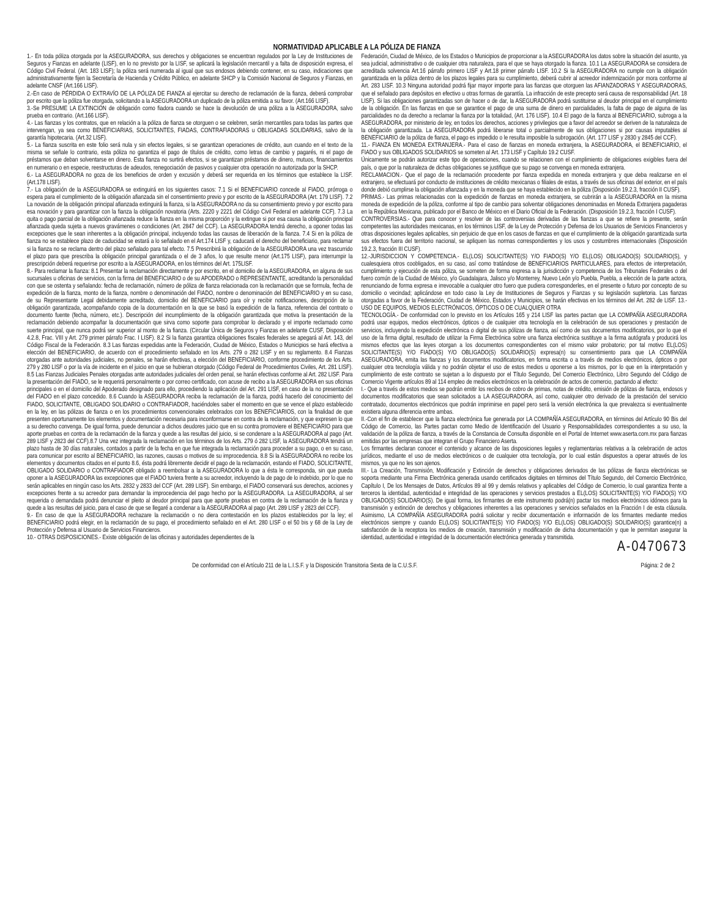NORMATIVIDAD APLICABLE A LA PÓLIZA DE FIANZA
1.- En toda póliza otorgada por la ASEGURADORA, sus derechos y obligaciones se encuentran regulados por la Ley de Instituciones de Seguros y Fianzas en adelante (LISF), en lo no previsto por la LISF, se aplicará la legislación mercantil y a falta de disposición expresa, el Código Civil Federal. (Art. 183 LISF); la póliza será numerada al igual que sus endosos debiendo contener, en su caso, indicaciones que administrativamente fijen la Secretaría de Hacienda y Crédito Público, en adelante SHCP y la Comisión Nacional de Seguros y Fianzas, en adelante CNSF (Art.166 LISF).
2.-En caso de PÉRDIDA O EXTRAVÍO DE LA PÓLIZA DE FIANZA al ejercitar su derecho de reclamación de la fianza, deberá comprobar por escrito que la póliza fue otorgada, solicitando a la ASEGURADORA un duplicado de la póliza emitida a su favor. (Art.166 LISF).
3.-Se PRESUME LA EXTINCIÓN de obligación como fiadora cuando se hace la devolución de una póliza a la ASEGURADORA, salvo prueba en contrario. (Art.166 LISF).
4.- Las fianzas y los contratos, que en relación a la póliza de fianza se otorguen o se celebren, serán mercantiles para todas las partes que intervengan, ya sea como BENEFICIARIAS, SOLICITANTES, FIADAS, CONTRAFIADORAS u OBLIGADAS SOLIDARIAS, salvo de la garantía hipotecaria. (Art.32 LISF).
5.- La fianza suscrita en este folio será nula y sin efectos legales, si se garantizan operaciones de crédito, aun cuando en el texto de la misma se señale lo contrario, esta póliza no garantiza el pago de títulos de crédito, como letras de cambio y pagarés, ni el pago de préstamos que deban solventarse en dinero. Esta fianza no surtirá efectos, si se garantizan préstamos de dinero, mutuos, financiamientos en numerario o en especie, reestructuras de adeudos, renegociación de pasivos y cualquier otra operación no autorizada por la SHCP.
6.- La ASEGURADORA no goza de los beneficios de orden y excusión y deberá ser requerida en los términos que establece la LISF. (Art.178 LISF).
7.- La obligación de la ASEGURADORA se extinguirá en los siguientes casos: 7.1 Si el BENEFICIARIO concede al FIADO, prórroga o espera para el cumplimiento de la obligación afianzada sin el consentimiento previo y por escrito de la ASEGURADORA (Art. 179 LISF). 7.2 La novación de la obligación principal afianzada extinguirá la fianza, si la ASEGURADORA no da su consentimiento previo y por escrito para esa novación y para garantizar con la fianza la obligación novatoria (Arts. 2220 y 2221 del Código Civil Federal en adelante CCF). 7.3 La quita o pago parcial de la obligación afianzada reduce la fianza en la misma proporción y la extingue si por esa causa la obligación principal afianzada queda sujeta a nuevos gravámenes o condiciones (Art. 2847 del CCF). La ASEGURADORA tendrá derecho, a oponer todas las excepciones que le sean inherentes a la obligación principal, incluyendo todas las causas de liberación de la fianza. 7.4 Si en la póliza de fianza no se establece plazo de caducidad se estará a lo señalado en el Art.174 LISF y, caducará el derecho del beneficiario, para reclamar si la fianza no se reclama dentro del plazo señalado para tal efecto. 7.5 Prescribirá la obligación de la ASEGURADORA una vez trascurrido el plazo para que prescriba la obligación principal garantizada o el de 3 años, lo que resulte menor (Art.175 LISF), para interrumpir la prescripción deberá requerirse por escrito a la ASEGURADORA, en los términos del Art. 175LISF.
8.- Para reclamar la fianza: 8.1 Presentar la reclamación directamente y por escrito, en el domicilio de la ASEGURADORA, en alguna de sus sucursales u oficinas de servicios, con la firma del BENEFICIARIO o de su APODERADO o REPRESENTANTE, acreditando la personalidad con que se ostenta y señalando: fecha de reclamación, número de póliza de fianza relacionada con la reclamación que se formula, fecha de expedición de la fianza, monto de la fianza, nombre o denominación del FIADO, nombre o denominación del BENEFICIARIO y en su caso, de su Representante Legal debidamente acreditado, domicilio del BENEFICIARIO para oír y recibir notificaciones, descripción de la obligación garantizada, acompañando copia de la documentación en la que se basó la expedición de la fianza, referencia del contrato o documento fuente (fecha, número, etc.). Descripción del incumplimiento de la obligación garantizada que motiva la presentación de la reclamación debiendo acompañar la documentación que sirva como soporte para comprobar lo declarado y el importe reclamado como suerte principal, que nunca podrá ser superior al monto de la fianza. (Circular Única de Seguros y Fianzas en adelante CUSF, Disposición 4.2.8, Frac. VIII y Art. 279 primer párrafo Frac. I LISF). 8.2 Si la fianza garantiza obligaciones fiscales federales se apegará al Art. 143, del Código Fiscal de la Federación. 8.3 Las fianzas expedidas ante la Federación, Ciudad de México, Estados o Municipios se hará efectiva a elección del BENEFICIARIO, de acuerdo con el procedimiento señalado en los Arts. 279 o 282 LISF y en su reglamento. 8.4 Fianzas otorgadas ante autoridades judiciales, no penales, se harán efectivas, a elección del BENEFICIARIO, conforme procedimiento de los Arts. 279 y 280 LISF o por la vía de incidente en el juicio en que se hubieran otorgado (Código Federal de Procedimientos Civiles, Art. 281 LISF). 8.5 Las Fianzas Judiciales Penales otorgadas ante autoridades judiciales del orden penal, se harán efectivas conforme al Art. 282 LISF. Para la presentación del FIADO, se le requerirá personalmente o por correo certificado, con acuse de recibo a la ASEGURADORA en sus oficinas principales o en el domicilio del Apoderado designado para ello, procediendo la aplicación del Art. 291 LISF, en caso de la no presentación del FIADO en el plazo concedido. 8.6 Cuando la ASEGURADORA reciba la reclamación de la fianza, podrá hacerlo del conocimiento del FIADO, SOLICITANTE, OBLIGADO SOLIDARIO o CONTRAFIADOR, haciéndoles saber el momento en que se vence el plazo establecido en la ley, en las pólizas de fianza o en los procedimientos convencionales celebrados con los BENEFICIARIOS, con la finalidad de que presenten oportunamente los elementos y documentación necesaria para inconformarse en contra de la reclamación, y que expresen lo que a su derecho convenga. De igual forma, puede denunciar a dichos deudores juicio que en su contra promoviere el BENEFICIARIO para que aporte pruebas en contra de la reclamación de la fianza y quede a las resultas del juicio, si se condenare a la ASEGURADORA al pago (Art. 289 LISF y 2823 del CCF).8.7 Una vez integrada la reclamación en los términos de los Arts. 279 ó 282 LISF, la ASEGURADORA tendrá un plazo hasta de 30 días naturales, contados a partir de la fecha en que fue integrada la reclamación para proceder a su pago, o en su caso, para comunicar por escrito al BENEFICIARIO, las razones, causas o motivos de su improcedencia. 8.8 Si la ASEGURADORA no recibe los elementos y documentos citados en el punto 8.6, ésta podrá libremente decidir el pago de la reclamación, estando el FIADO, SOLICITANTE, OBLIGADO SOLIDARIO o CONTRAFIADOR obligado a reembolsar a la ASEGURADORA lo que a ésta le corresponda, sin que pueda oponer a la ASEGURADORA las excepciones que el FIADO tuviera frente a su acreedor, incluyendo la de pago de lo indebido, por lo que no serán aplicables en ningún caso los Arts. 2832 y 2833 del CCF (Art. 289 LISF). Sin embargo, el FIADO conservará sus derechos, acciones y excepciones frente a su acreedor para demandar la improcedencia del pago hecho por la ASEGURADORA. La ASEGURADORA, al ser requerida o demandada podrá denunciar el pleito al deudor principal para que aporte pruebas en contra de la reclamación de la fianza y quede a las resultas del juicio, para el caso de que se llegaré a condenar a la ASEGURADORA al pago (Art. 289 LISF y 2823 del CCF).
9.- En caso de que la ASEGURADORA rechazare la reclamación o no diera contestación en los plazos establecidos por la ley; el BENEFICIARIO podrá elegir, en la reclamación de su pago, el procedimiento señalado en el Art. 280 LISF o el 50 bis y 68 de la Ley de Protección y Defensa al Usuario de Servicios Financieros.
10.- OTRAS DISPOSICIONES.- Existe obligación de las oficinas y autoridades dependientes de la
Federación, Ciudad de México, de los Estados o Municipios de proporcionar a la ASEGURADORA los datos sobre la situación del asunto, ya sea judicial, administrativo o de cualquier otra naturaleza, para el que se haya otorgado la fianza. 10.1 La ASEGURADORA se considera de acreditada solvencia Art.16 párrafo primero LISF y Art.18 primer párrafo LISF. 10.2 Si la ASEGURADORA no cumple con la obligación garantizada en la póliza dentro de los plazos legales para su cumplimiento, deberá cubrir al acreedor indemnización por mora conforme al Art. 283 LISF. 10.3 Ninguna autoridad podrá fijar mayor importe para las fianzas que otorguen las AFIANZADORAS Y ASEGURADORAS, que el señalado para depósitos en efectivo u otras formas de garantía. La infracción de este precepto será causa de responsabilidad (Art. 18 LISF). Si las obligaciones garantizadas son de hacer o de dar, la ASEGURADORA podrá sustituirse al deudor principal en el cumplimiento de la obligación. En las fianzas en que se garantice el pago de una suma de dinero en parcialidades, la falta de pago de alguna de las parcialidades no da derecho a reclamar la fianza por la totalidad, (Art. 176 LISF). 10.4 El pago de la fianza al BENEFICIARIO, subroga a la ASEGURADORA, por ministerio de ley, en todos los derechos, acciones y privilegios que a favor del acreedor se deriven de la naturaleza de la obligación garantizada. La ASEGURADORA podrá liberarse total o parcialmente de sus obligaciones si por causas imputables al BENEFICIARIO de la póliza de fianza, el pago es impedido o le resulta imposible la subrogación. (Art. 177 LISF y 2830 y 2845 del CCF).
11.- FIANZA EN MONEDA EXTRANJERA.- Para el caso de fianzas en moneda extranjera, la ASEGURADORA, el BENEFICIARIO, el FIADO y sus OBLIGADOS SOLIDARIOS se someten al Art. 173 LISF y Capítulo 19.2 CUSF.
Únicamente se podrán autorizar este tipo de operaciones, cuando se relacionen con el cumplimiento de obligaciones exigibles fuera del país, o que por la naturaleza de dichas obligaciones se justifique que su pago se convenga en moneda extranjera.
RECLAMACION.- Que el pago de la reclamación procedente por fianza expedida en moneda extranjera y que deba realizarse en el extranjero, se efectuará por conducto de instituciones de crédito mexicanas o filiales de estas, a través de sus oficinas del exterior, en el país donde debió cumplirse la obligación afianzada y en la moneda que se haya establecido en la póliza (Disposición 19.2.3, fracción II CUSF).
PRIMAS.- Las primas relacionadas con la expedición de fianzas en moneda extranjera, se cubrirán a la ASEGURADORA en la misma moneda de expedición de la póliza, conforme al tipo de cambio para solventar obligaciones denominadas en Moneda Extranjera pagaderas en la República Mexicana, publicado por el Banco de México en el Diario Oficial de la Federación. (Disposición 19.2.3, fracción I CUSF).
CONTROVERSIAS.- Que para conocer y resolver de las controversias derivadas de las fianzas a que se refiere la presente, serán competentes las autoridades mexicanas, en los términos LISF, de la Ley de Protección y Defensa de los Usuarios de Servicios Financieros y otras disposiciones legales aplicables, sin perjuicio de que en los casos de fianzas en que el cumplimiento de la obligación garantizada surta sus efectos fuera del territorio nacional, se apliquen las normas correspondientes y los usos y costumbres internacionales (Disposición 19.2.3, fracción III CUSF).
12.-JURISDICCION Y COMPETENCIA.- EL(LOS) SOLICITANTE(S) Y/O FIADO(S) Y/O EL(LOS) OBLIGADO(S) SOLIDARIO(S), y cualesquiera otros coobligados, en su caso, así como tratándose de BENEFICIARIOS PARTICULARES, para efectos de interpretación, cumplimiento y ejecución de esta póliza, se someten de forma expresa a la jurisdicción y competencia de los Tribunales Federales o del fuero común de la Ciudad de México, y/o Guadalajara, Jalisco y/o Monterrey, Nuevo León y/o Puebla, Puebla, a elección de la parte actora, renunciando de forma expresa e irrevocable a cualquier otro fuero que pudiera corresponderles, en el presente o futuro por concepto de su domicilio o vecindad; aplicándose en todo caso la Ley de Instituciones de Seguros y Fianzas y su legislación supletoria. Las fianzas otorgadas a favor de la Federación, Ciudad de México, Estados y Municipios, se harán efectivas en los términos del Art. 282 de LISF. 13.- USO DE EQUIPOS, MEDIOS ELECTRÓNICOS, ÓPTICOS O DE CUALQUIER OTRA
TECNOLOGÍA.- De conformidad con lo previsto en los Artículos 165 y 214 LISF las partes pactan que LA COMPAÑÍA ASEGURADORA podrá usar equipos, medios electrónicos, ópticos o de cualquier otra tecnología en la celebración de sus operaciones y prestación de servicios, incluyendo la expedición electrónica o digital de sus pólizas de fianza, así como de sus documentos modificatorios, por lo que el uso de la firma digital, resultado de utilizar la Firma Electrónica sobre una fianza electrónica sustituye a la firma autógrafa y producirá los mismos efectos que las leyes otorgan a los documentos correspondientes con el mismo valor probatorio; por tal motivo EL(LOS) SOLICITANTE(S) Y/O FIADO(S) Y/O OBLIGADO(S) SOLIDARIO(S) expresa(n) su consentimiento para que LA COMPAÑÍA ASEGURADORA, emita las fianzas y los documentos modificatorios, en forma escrita o a través de medios electrónicos, ópticos o por cualquier otra tecnología válida y no podrán objetar el uso de estos medios u oponerse a los mismos, por lo que en la interpretación y cumplimiento de este contrato se sujetan a lo dispuesto por el Título Segundo, Del Comercio Electrónico, Libro Segundo del Código de Comercio Vigente artículos 89 al 114 empleo de medios electrónicos en la celebración de actos de comercio, pactando al efecto:
I.- Que a través de estos medios se podrán emitir los recibos de cobro de primas, notas de crédito, emisión de pólizas de fianza, endosos y documentos modificatorios que sean solicitados a LA ASEGURADORA, así como, cualquier otro derivado de la prestación del servicio contratado, documentos electrónicos que podrán imprimirse en papel pero será la versión electrónica la que prevalezca si eventualmente existiera alguna diferencia entre ambas.
II.-Con el fin de establecer que la fianza electrónica fue generada por LA COMPAÑÍA ASEGURADORA, en términos del Artículo 90 Bis del Código de Comercio, las Partes pactan como Medio de Identificación del Usuario y Responsabilidades correspondientes a su uso, la validación de la póliza de fianza, a través de la Constancia de Consulta disponible en el Portal de Internet www.aserta.com.mx para fianzas emitidas por las empresas que integran el Grupo Financiero Aserta.
Los firmantes declaran conocer el contenido y alcance de las disposiciones legales y reglamentarias relativas a la celebración de actos jurídicos, mediante el uso de medios electrónicos o de cualquier otra tecnología, por lo cual están dispuestos a operar através de los mismos, ya que no les son ajenos.
III.- La Creación, Transmisión, Modificación y Extinción de derechos y obligaciones derivados de las pólizas de fianza electrónicas se soporta mediante una Firma Electrónica generada usando certificados digitales en términos del Título Segundo, del Comercio Electrónico, Capítulo I, De los Mensajes de Datos, Artículos 89 al 99 y demás relativos y aplicables del Código de Comercio, lo cual garantiza frente a terceros la identidad, autenticidad e integridad de las operaciones y servicios prestados a EL(LOS) SOLICITANTE(S) Y/O FIADO(S) Y/O OBLIGADO(S) SOLIDARIO(S). De igual forma, los firmantes de este instrumento podrá(n) pactar los medios electrónicos idóneos para la transmisión y extinción de derechos y obligaciones inherentes a las operaciones y servicios señalados en la Fracción I de esta cláusula. Asimismo, LA COMPAÑÍA ASEGURADORA podrá solicitar y recibir documentación e información de los firmantes mediante medios electrónicos siempre y cuando EL(LOS) SOLICITANTE(S) Y/O FIADO(S) Y/O EL(LOS) OBLIGADO(S) SOLIDARIO(S) garantice(n) a satisfacción de la receptora los medios de creación, transmisión y modificación de dicha documentación y que le permitan asegurar la identidad, autenticidad e integridad de la documentación electrónica generada y transmitida.
A-0470673
De conformidad con el Artículo 211 de la L.I.S.F. y la Disposición Transitoria Sexta de la C.U.S.F. Página: 2 de 2